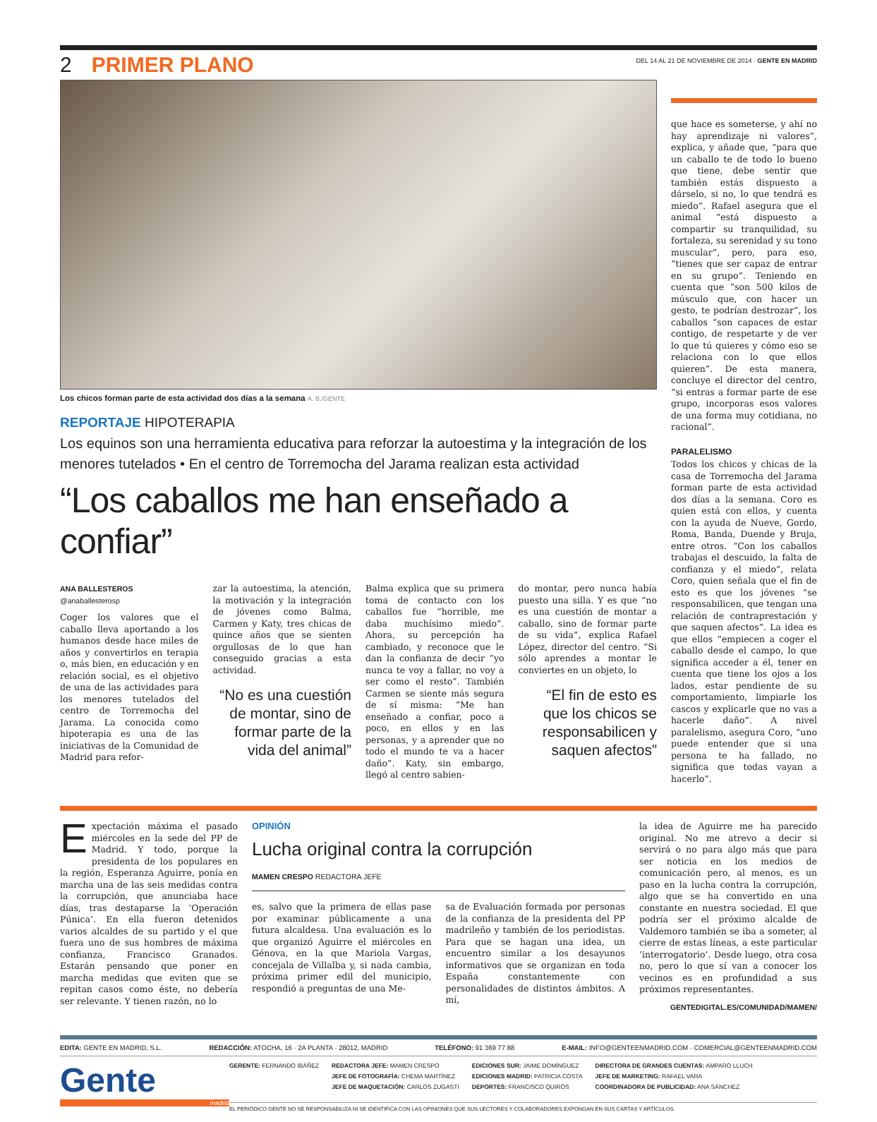2 PRIMER PLANO
DEL 14 AL 21 DE NOVIEMBRE DE 2014 · GENTE EN MADRID
Los chicos forman parte de esta actividad dos días a la semana A. B./GENTE
REPORTAJE HIPOTERAPIA
Los equinos son una herramienta educativa para reforzar la autoestima y la integración de los menores tutelados • En el centro de Torremocha del Jarama realizan esta actividad
“Los caballos me han enseñado a confiar”
ANA BALLESTEROS
@anaballesterosp
Coger los valores que el caballo lleva aportando a los humanos desde hace miles de años y convertirlos en terapia o, más bien, en educación y en relación social, es el objetivo de una de las actividades para los menores tutelados del centro de Torremocha del Jarama. La conocida como hipoterapia es una de las iniciativas de la Comunidad de Madrid para refor-
zar la autoestima, la atención, la motivación y la integración de jóvenes como Balma, Carmen y Katy, tres chicas de quince años que se sienten orgullosas de lo que han conseguido gracias a esta actividad.
“No es una cuestión de montar, sino de formar parte de la vida del animal”
Balma explica que su primera toma de contacto con los caballos fue “horrible, me daba muchísimo miedo”. Ahora, su percepción ha cambiado, y reconoce que le dan la confianza de decir “yo nunca te voy a fallar, no voy a ser como el resto”. También Carmen se siente más segura de sí misma: “Me han enseñado a confiar, poco a poco, en ellos y en las personas, y a aprender que no todo el mundo te va a hacer daño”. Katy, sin embargo, llegó al centro sabien-
do montar, pero nunca había puesto una silla. Y es que “no es una cuestión de montar a caballo, sino de formar parte de su vida”, explica Rafael López, director del centro. “Si sólo aprendes a montar le conviertes en un objeto, lo
“El fin de esto es que los chicos se responsabilicen y saquen afectos”
que hace es someterse, y ahí no hay aprendizaje ni valores”, explica, y añade que, “para que un caballo te de todo lo bueno que tiene, debe sentir que también estás dispuesto a dárselo, si no, lo que tendrá es miedo”. Rafael asegura que el animal “está dispuesto a compartir su tranquilidad, su fortaleza, su serenidad y su tono muscular”, pero, para eso, “tienes que ser capaz de entrar en su grupo”. Teniendo en cuenta que “son 500 kilos de músculo que, con hacer un gesto, te podrían destrozar”, los caballos “son capaces de estar contigo, de respetarte y de ver lo que tú quieres y cómo eso se relaciona con lo que ellos quieren”. De esta manera, concluye el director del centro, “si entras a formar parte de ese grupo, incorporas esos valores de una forma muy cotidiana, no racional”.
PARALELISMO
Todos los chicos y chicas de la casa de Torremocha del Jarama forman parte de esta actividad dos días a la semana. Coro es quien está con ellos, y cuenta con la ayuda de Nueve, Gordo, Roma, Banda, Duende y Bruja, entre otros. “Con los caballos trabajas el descuido, la falta de confianza y el miedo”, relata Coro, quien señala que el fin de esto es que los jóvenes “se responsabilicen, que tengan una relación de contraprestación y que saquen afectos”. La idea es que ellos “empiecen a coger el caballo desde el campo, lo que significa acceder a él, tener en cuenta que tiene los ojos a los lados, estar pendiente de su comportamiento, limpiarle los cascos y explicarle que no vas a hacerle daño”. A nivel paralelismo, asegura Coro, “uno puede entender que si una persona te ha fallado, no significa que todas vayan a hacerlo”.
Expectación máxima el pasado miércoles en la sede del PP de Madrid. Y todo, porque la presidenta de los populares en la región, Esperanza Aguirre, ponía en marcha una de las seis medidas contra la corrupción, que anunciaba hace días, tras destaparse la ‘Operación Púnica’. En ella fueron detenidos varios alcaldes de su partido y el que fuera uno de sus hombres de máxima confianza, Francisco Granados. Estarán pensando que poner en marcha medidas que eviten que se repitan casos como éste, no debería ser relevante. Y tienen razón, no lo
OPINIÓN
Lucha original contra la corrupción
MAMEN CRESPO REDACTORA JEFE
es, salvo que la primera de ellas pase por examinar públicamente a una futura alcaldesa. Una evaluación es lo que organizó Aguirre el miércoles en Génova, en la que Mariola Vargas, concejala de Villalba y, si nada cambia, próxima primer edil del municipio, respondió a preguntas de una Me-
sa de Evaluación formada por personas de la confianza de la presidenta del PP madrileño y también de los periodistas. Para que se hagan una idea, un encuentro similar a los desayunos informativos que se organizan en toda España constantemente con personalidades de distintos ámbitos. A mí,
la idea de Aguirre me ha parecido original. No me atrevo a decir si servirá o no para algo más que para ser noticia en los medios de comunicación pero, al menos, es un paso en la lucha contra la corrupción, algo que se ha convertido en una constante en nuestra sociedad. El que podría ser el próximo alcalde de Valdemoro también se iba a someter, al cierre de estas líneas, a este particular ‘interrogatorio’. Desde luego, otra cosa no, pero lo que sí van a conocer los vecinos es en profundidad a sus próximos representantes.
GENTEDIGITAL.ES/COMUNIDAD/MAMEN/
EDITA: GENTE EN MADRID, S.L. REDACCIÓN: ATOCHA, 16 · 2A PLANTA · 28012, MADRID TELÉFONO: 91 369 77 88 E-MAIL: INFO@GENTEENMADRID.COM · COMERCIAL@GENTEENMADRID.COM
Gente
madrid
GERENTE: FERNANDO IBÁÑEZ REDACTORA JEFE: MAMEN CRESPO
JEFE DE FOTOGRAFÍA: CHEMA MARTÍNEZ
JEFE DE MAQUETACIÓN: CARLOS ZUGASTI
EDICIONES SUR: JAIME DOMÍNGUEZ
EDICIONES MADRID: PATRICIA COSTA
DEPORTES: FRANCISCO QUIRÓS
DIRECTORA DE GRANDES CUENTAS: AMPARO LLUCH
JEFE DE MARKETING: RAFAEL VARA
COORDINADORA DE PUBLICIDAD: ANA SÁNCHEZ
EL PERIÓDICO GENTE NO SE RESPONSABILIZA NI SE IDENTIFICA CON LAS OPINIONES QUE SUS LECTORES Y COLABORADORES EXPONGAN EN SUS CARTAS Y ARTÍCULOS.